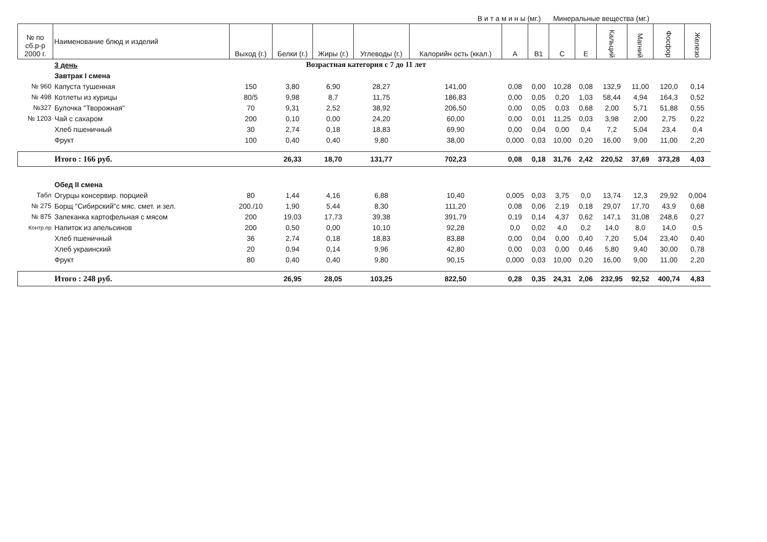В и т а м и н ы (мг.) Минеральные вещества (мг.)
| № по сб.р-р 2000 г. | Наименование блюд и изделий | Выход (г.) | Белки (г.) | Жиры (г.) | Углеводы (г.) | Калорийн ость (ккал.) | A | B1 | C | E | Кальций | Магний | Фосфор | Железо |
| --- | --- | --- | --- | --- | --- | --- | --- | --- | --- | --- | --- | --- | --- | --- |
| | 3 день | Возрастная категория с 7 до 11 лет | | | | | | | | | | | | |
| | Завтрак I смена | | | | | | | | | | | | | |
| № 960 | Капуста тушенная | 150 | 3,80 | 6,90 | 28,27 | 141,00 | 0,08 | 0,00 | 10,28 | 0,08 | 132,9 | 11,00 | 120,0 | 0,14 |
| № 498 | Котлеты из курицы | 80/5 | 9,98 | 8,7 | 11,75 | 186,83 | 0,00 | 0,05 | 0,20 | 1,03 | 58,44 | 4,94 | 164,3 | 0,52 |
| №327 | Булочка "Творожная" | 70 | 9,31 | 2,52 | 38,92 | 206,50 | 0,00 | 0,05 | 0,03 | 0,68 | 2,00 | 5,71 | 51,88 | 0,55 |
| № 1203 | Чай с сахаром | 200 | 0,10 | 0,00 | 24,20 | 60,00 | 0,00 | 0,01 | 11,25 | 0,03 | 3,98 | 2,00 | 2,75 | 0,22 |
| | Хлеб пшеничный | 30 | 2,74 | 0,18 | 18,83 | 69,90 | 0,00 | 0,04 | 0,00 | 0,4 | 7,2 | 5,04 | 23,4 | 0,4 |
| | Фрукт | 100 | 0,40 | 0,40 | 9,80 | 38,00 | 0,000 | 0,03 | 10,00 | 0,20 | 16,00 | 9,00 | 11,00 | 2,20 |
| | Итого : 166 руб. | | 26,33 | 18,70 | 131,77 | 702,23 | 0,08 | 0,18 | 31,76 | 2,42 | 220,52 | 37,69 | 373,28 | 4,03 |
| | Обед II смена | | | | | | | | | | | | | |
| Табл | Огурцы консервир. порцией | 80 | 1,44 | 4,16 | 6,88 | 10,40 | 0,005 | 0,03 | 3,75 | 0,0 | 13,74 | 12,3 | 29,92 | 0,004 |
| № 275 | Борщ "Сибирский"с мяс. смет. и зел. | 200./10 | 1,90 | 5,44 | 8,30 | 111,20 | 0,08 | 0,06 | 2,19 | 0,18 | 29,07 | 17,70 | 43,9 | 0,68 |
| № 875 | Запеканка картофельная с мясом | 200 | 19,03 | 17,73 | 39,38 | 391,79 | 0,19 | 0,14 | 4,37 | 0,62 | 147,1 | 31,08 | 248,6 | 0,27 |
| Контр.пр | Напиток из апельсинов | 200 | 0,50 | 0,00 | 10,10 | 92,28 | 0,0 | 0,02 | 4,0 | 0,2 | 14,0 | 8,0 | 14,0 | 0,5 |
| | Хлеб пшеничный | 36 | 2,74 | 0,18 | 18,83 | 83,88 | 0,00 | 0,04 | 0,00 | 0,40 | 7,20 | 5,04 | 23,40 | 0,40 |
| | Хлеб украинский | 20 | 0,94 | 0,14 | 9,96 | 42,80 | 0,00 | 0,03 | 0,00 | 0,46 | 5,80 | 9,40 | 30,00 | 0,78 |
| | Фрукт | 80 | 0,40 | 0,40 | 9,80 | 90,15 | 0,000 | 0,03 | 10,00 | 0,20 | 16,00 | 9,00 | 11,00 | 2,20 |
| | Итого : 248 руб. | | 26,95 | 28,05 | 103,25 | 822,50 | 0,28 | 0,35 | 24,31 | 2,06 | 232,95 | 92,52 | 400,74 | 4,83 |